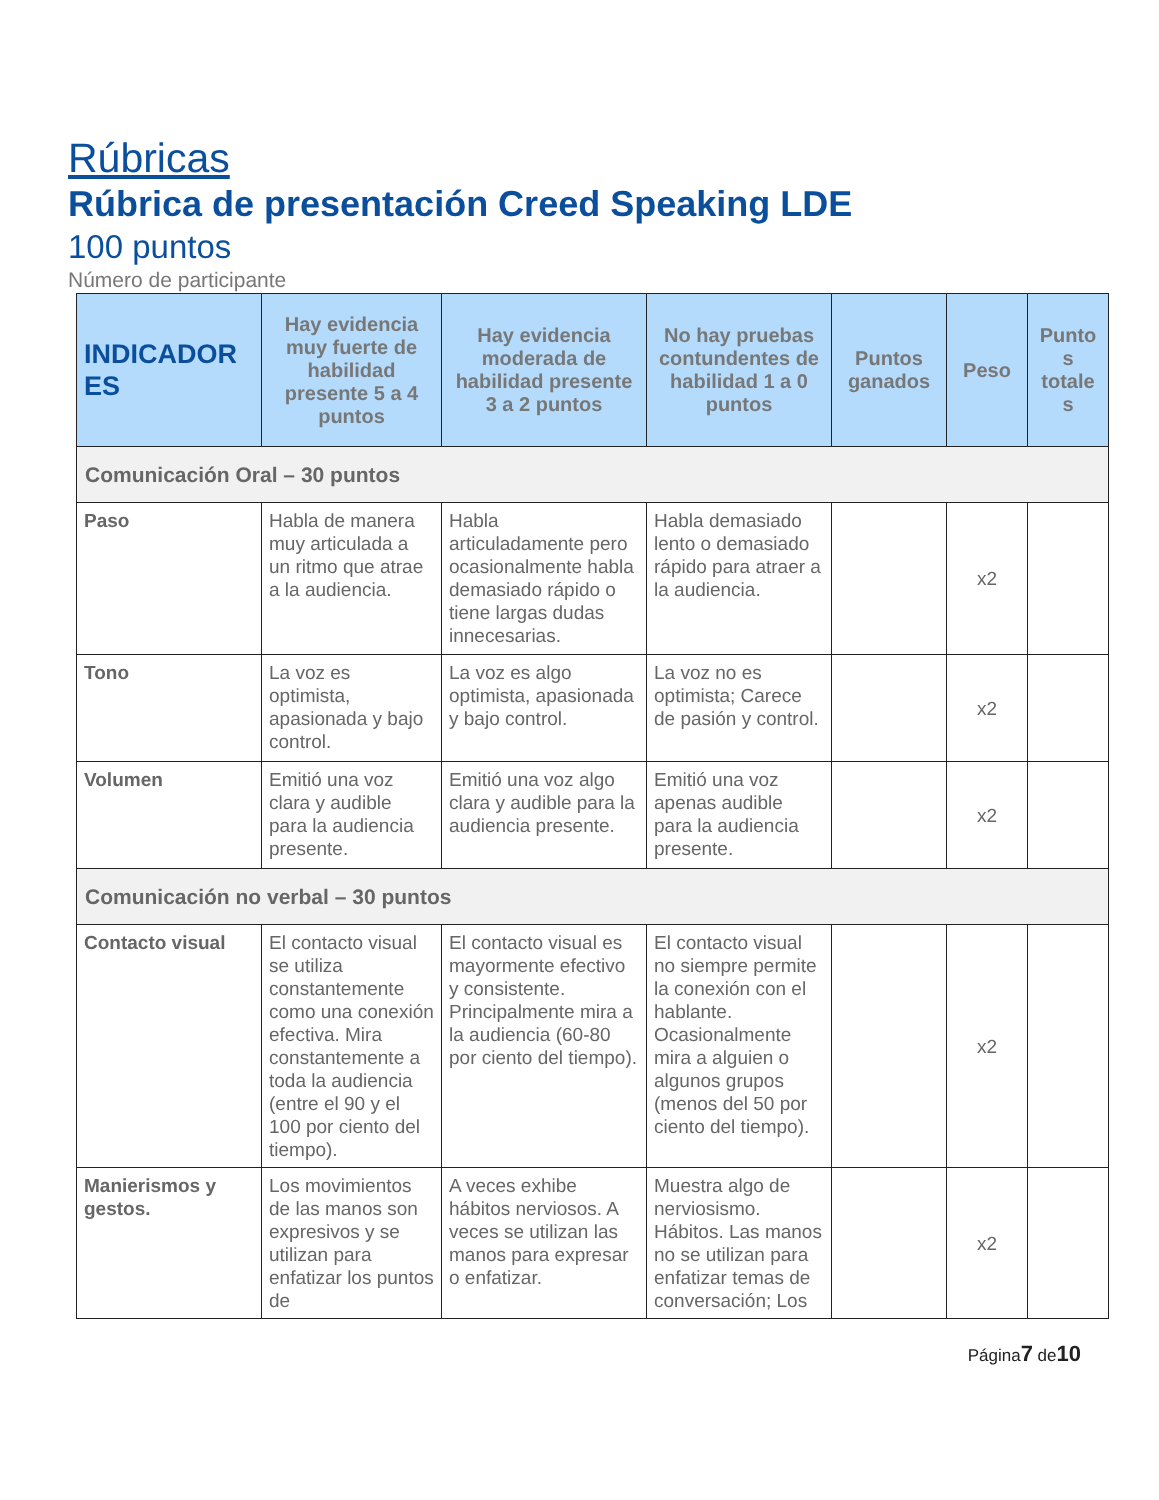Rúbricas
Rúbrica de presentación Creed Speaking LDE
100 puntos
Número de participante
| INDICADOR ES | Hay evidencia muy fuerte de habilidad presente 5 a 4 puntos | Hay evidencia moderada de habilidad presente 3 a 2 puntos | No hay pruebas contundentes de habilidad 1 a 0 puntos | Puntos ganados | Peso | Punto s totale s |
| --- | --- | --- | --- | --- | --- | --- |
| Comunicación Oral – 30 puntos | | | | | | |
| Paso | Habla de manera muy articulada a un ritmo que atrae a la audiencia. | Habla articuladamente pero ocasionalmente habla demasiado rápido o tiene largas dudas innecesarias. | Habla demasiado lento o demasiado rápido para atraer a la audiencia. | | x2 | |
| Tono | La voz es optimista, apasionada y bajo control. | La voz es algo optimista, apasionada y bajo control. | La voz no es optimista; Carece de pasión y control. | | x2 | |
| Volumen | Emitió una voz clara y audible para la audiencia presente. | Emitió una voz algo clara y audible para la audiencia presente. | Emitió una voz apenas audible para la audiencia presente. | | x2 | |
| Comunicación no verbal – 30 puntos | | | | | | |
| Contacto visual | El contacto visual se utiliza constantemente como una conexión efectiva. Mira constantemente a toda la audiencia (entre el 90 y el 100 por ciento del tiempo). | El contacto visual es mayormente efectivo y consistente. Principalmente mira a la audiencia (60-80 por ciento del tiempo). | El contacto visual no siempre permite la conexión con el hablante. Ocasionalmente mira a alguien o algunos grupos (menos del 50 por ciento del tiempo). | | x2 | |
| Manierismos y gestos. | Los movimientos de las manos son expresivos y se utilizan para enfatizar los puntos de | A veces exhibe hábitos nerviosos. A veces se utilizan las manos para expresar o enfatizar. | Muestra algo de nerviosismo. Hábitos. Las manos no se utilizan para enfatizar temas de conversación; Los | | x2 | |
Página7 de10